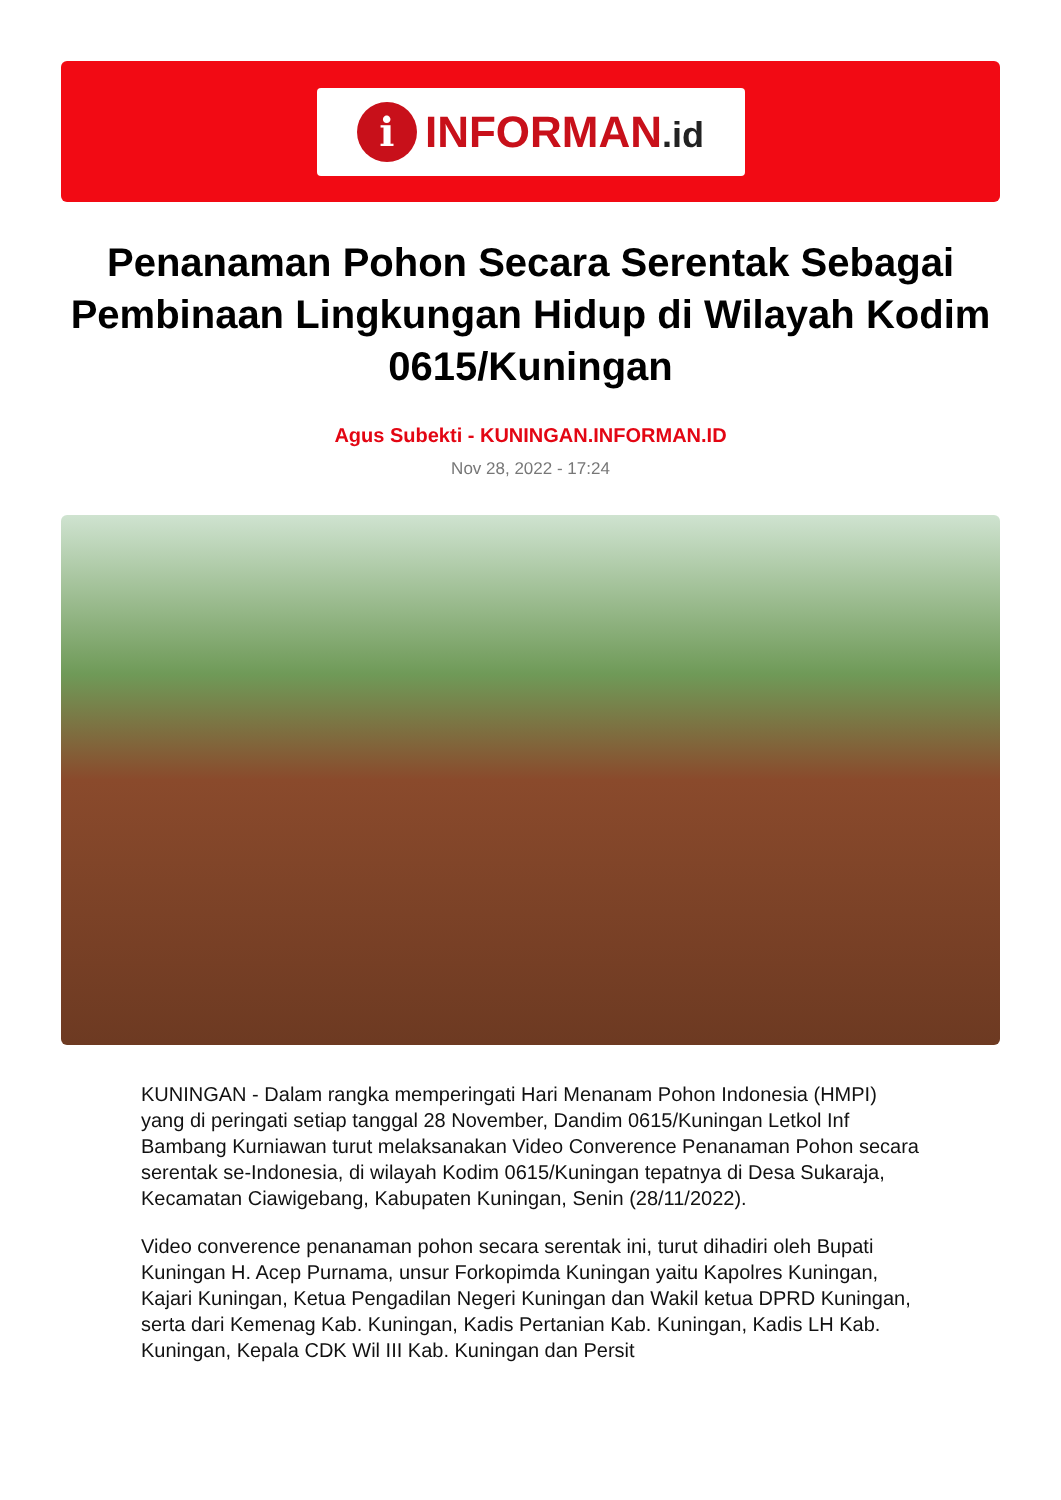i
INFORMAN.id
Penanaman Pohon Secara Serentak Sebagai Pembinaan Lingkungan Hidup di Wilayah Kodim 0615/Kuningan
Agus Subekti - KUNINGAN.INFORMAN.ID
Nov 28, 2022 - 17:24
KUNINGAN - Dalam rangka memperingati Hari Menanam Pohon Indonesia (HMPI) yang di peringati setiap tanggal 28 November, Dandim 0615/Kuningan Letkol Inf Bambang Kurniawan turut melaksanakan Video Converence Penanaman Pohon secara serentak se-Indonesia, di wilayah Kodim 0615/Kuningan tepatnya di Desa Sukaraja, Kecamatan Ciawigebang, Kabupaten Kuningan, Senin (28/11/2022).
Video converence penanaman pohon secara serentak ini, turut dihadiri oleh Bupati Kuningan H. Acep Purnama, unsur Forkopimda Kuningan yaitu Kapolres Kuningan, Kajari Kuningan, Ketua Pengadilan Negeri Kuningan dan Wakil ketua DPRD Kuningan, serta dari Kemenag Kab. Kuningan, Kadis Pertanian Kab. Kuningan, Kadis LH Kab. Kuningan, Kepala CDK Wil III Kab. Kuningan dan Persit